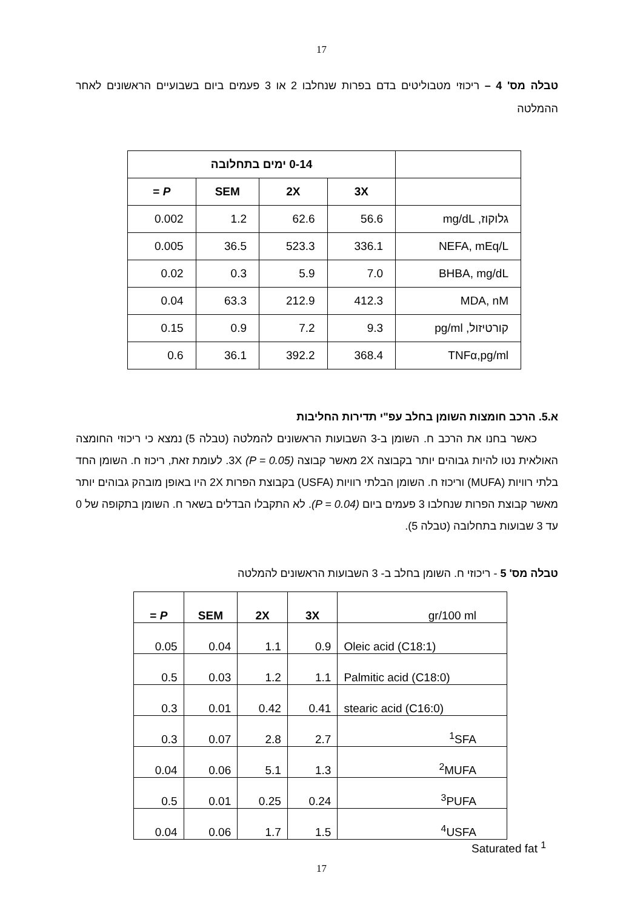17
טבלה מס' 4 – ריכוזי מטבוליטים בדם בפרות שנחלבו 2 או 3 פעמים ביום בשבועיים הראשונים לאחר ההמלטה
| | 0-14 ימים בתחלובה | | | |
| --- | --- | --- | --- | --- |
| | 3X | 2X | SEM | P = |
| גלוקוז, mg/dL | 56.6 | 62.6 | 1.2 | 0.002 |
| NEFA, mEq/L | 336.1 | 523.3 | 36.5 | 0.005 |
| BHBA, mg/dL | 7.0 | 5.9 | 0.3 | 0.02 |
| MDA, nM | 412.3 | 212.9 | 63.3 | 0.04 |
| קורטיזול, pg/ml | 9.3 | 7.2 | 0.9 | 0.15 |
| TNFα,pg/ml | 368.4 | 392.2 | 36.1 | 0.6 |
א.5. הרכב חומצות השומן בחלב עפ"י תדירות החליבות
כאשר בחנו את הרכב ח. השומן ב-3 השבועות הראשונים להמלטה (טבלה 5) נמצא כי ריכוזי החומצה האולאית נטו להיות גבוהים יותר בקבוצה 2X מאשר קבוצה 3X (P = 0.05). לעומת זאת, ריכוז ח. השומן החד בלתי רוויות (MUFA) וריכוז ח. השומן הבלתי רוויות (USFA) בקבוצת הפרות 2X היו באופן מובהק גבוהים יותר מאשר קבוצת הפרות שנחלבו 3 פעמים ביום (P = 0.04). לא התקבלו הבדלים בשאר ח. השומן בתקופה של 0 עד 3 שבועות בתחלובה (טבלה 5).
טבלה מס' 5 - ריכוזי ח. השומן בחלב ב- 3 השבועות הראשונים להמלטה
| gr/100 ml | 3X | 2X | SEM | P = |
| Oleic acid (C18:1) | 0.9 | 1.1 | 0.04 | 0.05 |
| Palmitic acid (C18:0) | 1.1 | 1.2 | 0.03 | 0.5 |
| stearic acid (C16:0) | 0.41 | 0.42 | 0.01 | 0.3 |
| <sup>1</sup> SFA | 2.7 | 2.8 | 0.07 | 0.3 |
| <sup>2</sup> MUFA | 1.3 | 5.1 | 0.06 | 0.04 |
| <sup>3</sup> PUFA | 0.24 | 0.25 | 0.01 | 0.5 |
| <sup>4</sup> USFA | 1.5 | 1.7 | 0.06 | 0.04 |
Saturated fat <sup>1</sup>
17